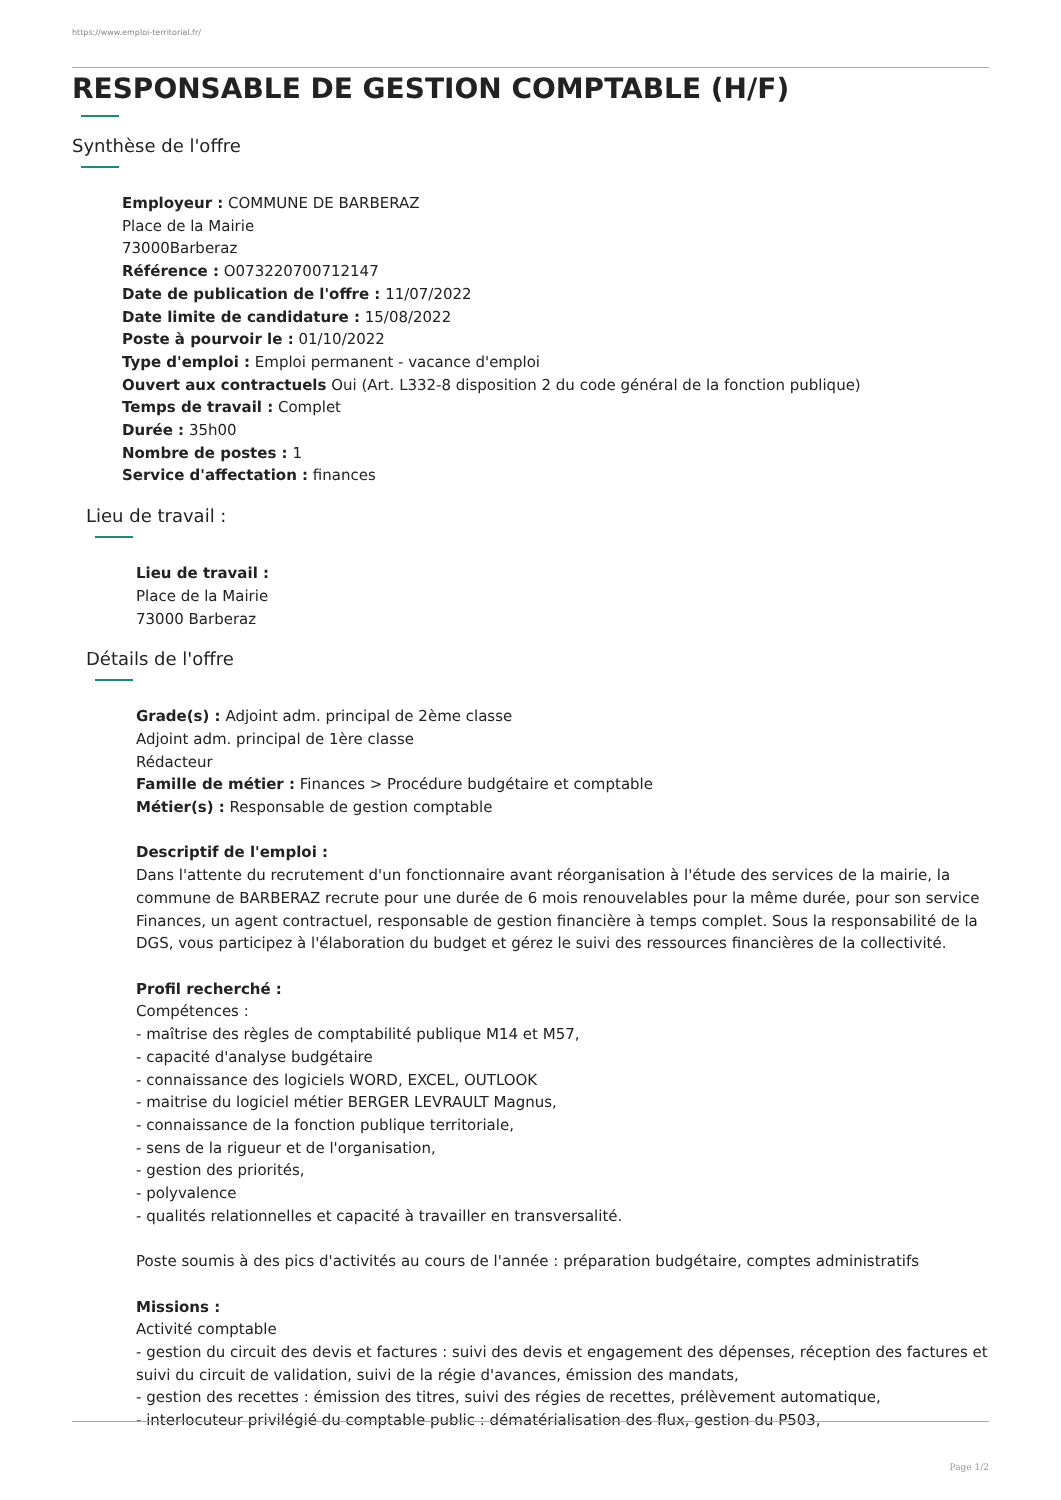https://www.emploi-territorial.fr/
RESPONSABLE DE GESTION COMPTABLE (H/F)
Synthèse de l'offre
Employeur : COMMUNE DE BARBERAZ
Place de la Mairie
73000Barberaz
Référence : O073220700712147
Date de publication de l'offre : 11/07/2022
Date limite de candidature : 15/08/2022
Poste à pourvoir le : 01/10/2022
Type d'emploi : Emploi permanent - vacance d'emploi
Ouvert aux contractuels Oui (Art. L332-8 disposition 2 du code général de la fonction publique)
Temps de travail : Complet
Durée : 35h00
Nombre de postes : 1
Service d'affectation : finances
Lieu de travail :
Lieu de travail :
Place de la Mairie
73000 Barberaz
Détails de l'offre
Grade(s) : Adjoint adm. principal de 2ème classe
Adjoint adm. principal de 1ère classe
Rédacteur
Famille de métier : Finances > Procédure budgétaire et comptable
Métier(s) : Responsable de gestion comptable
Descriptif de l'emploi :
Dans l'attente du recrutement d'un fonctionnaire avant réorganisation à l'étude des services de la mairie, la commune de BARBERAZ recrute pour une durée de 6 mois renouvelables pour la même durée, pour son service Finances, un agent contractuel, responsable de gestion financière à temps complet. Sous la responsabilité de la DGS, vous participez à l'élaboration du budget et gérez le suivi des ressources financières de la collectivité.
Profil recherché :
Compétences :
- maîtrise des règles de comptabilité publique M14 et M57,
- capacité d'analyse budgétaire
- connaissance des logiciels WORD, EXCEL, OUTLOOK
- maitrise du logiciel métier BERGER LEVRAULT Magnus,
- connaissance de la fonction publique territoriale,
- sens de la rigueur et de l'organisation,
- gestion des priorités,
- polyvalence
- qualités relationnelles et capacité à travailler en transversalité.
Poste soumis à des pics d'activités au cours de l'année : préparation budgétaire, comptes administratifs
Missions :
Activité comptable
- gestion du circuit des devis et factures : suivi des devis et engagement des dépenses, réception des factures et suivi du circuit de validation, suivi de la régie d'avances, émission des mandats,
- gestion des recettes : émission des titres, suivi des régies de recettes, prélèvement automatique,
- interlocuteur privilégié du comptable public : dématérialisation des flux, gestion du P503,
Page 1/2